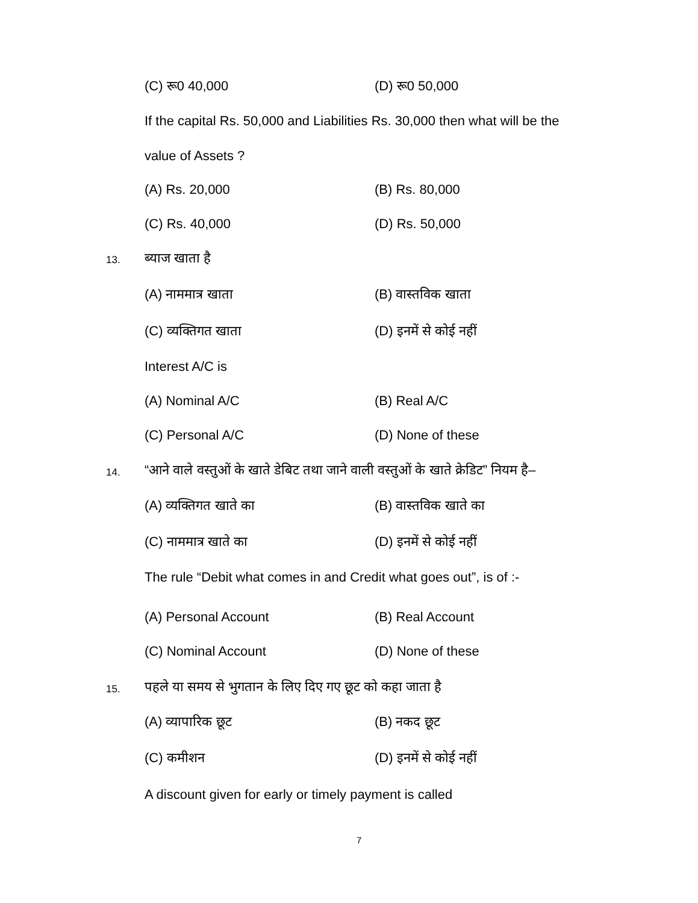(C) रू0 40,000 (D) रू0 50,000
If the capital Rs. 50,000 and Liabilities Rs. 30,000 then what will be the
value of Assets ?
(A) Rs. 20,000 (B) Rs. 80,000
(C) Rs. 40,000 (D) Rs. 50,000
13. ब्याज खाता है
(A) नाममात्र खाता (B) वास्तविक खाता
(C) व्यक्तिगत खाता (D) इनमें से कोई नहीं
Interest A/C is
(A) Nominal A/C (B) Real A/C
(C) Personal A/C (D) None of these
14. “आने वाले वस्तुओं के खाते डेबिट तथा जाने वाली वस्तुओं के खाते क्रेडिट” नियम है–
(A) व्यक्तिगत खाते का (B) वास्तविक खाते का
(C) नाममात्र खाते का (D) इनमें से कोई नहीं
The rule “Debit what comes in and Credit what goes out”, is of :-
(A) Personal Account (B) Real Account
(C) Nominal Account (D) None of these
15. पहले या समय से भुगतान के लिए दिए गए छूट को कहा जाता है
(A) व्यापारिक छूट (B) नकद छूट
(C) कमीशन (D) इनमें से कोई नहीं
A discount given for early or timely payment is called
7